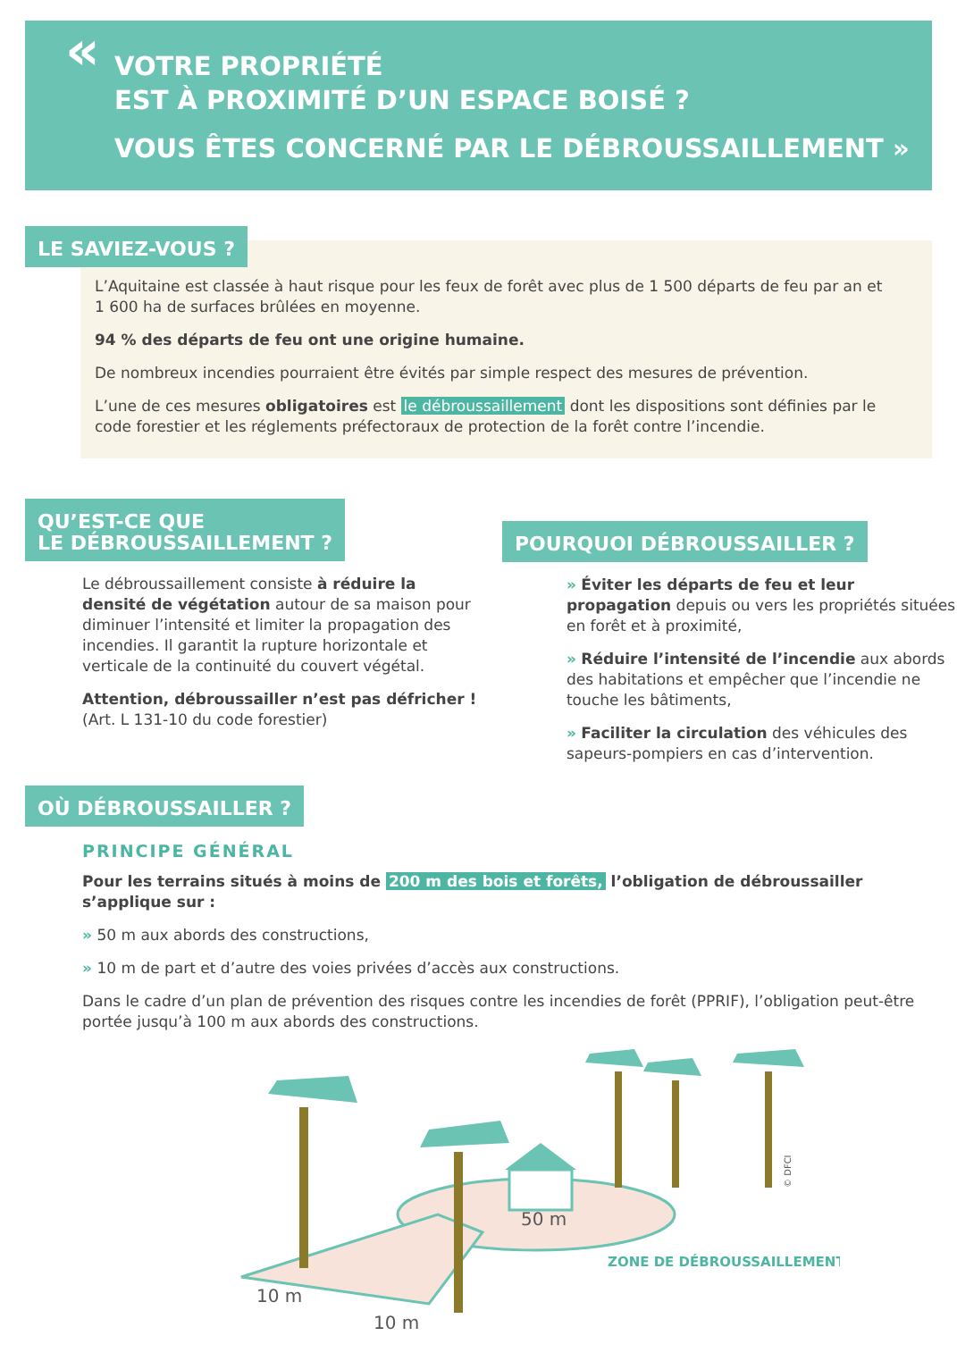« VOTRE PROPRIÉTÉ
EST À PROXIMITÉ D’UN ESPACE BOISÉ ?
VOUS ÊTES CONCERNÉ PAR LE DÉBROUSSAILLEMENT »
LE SAVIEZ-VOUS ?
L’Aquitaine est classée à haut risque pour les feux de forêt avec plus de 1 500 départs de feu par an et 1 600 ha de surfaces brûlées en moyenne.
94 % des départs de feu ont une origine humaine.
De nombreux incendies pourraient être évités par simple respect des mesures de prévention.
L’une de ces mesures obligatoires est le débroussaillement dont les dispositions sont définies par le code forestier et les réglements préfectoraux de protection de la forêt contre l’incendie.
QU’EST-CE QUE
LE DÉBROUSSAILLEMENT ?
Le débroussaillement consiste à réduire la densité de végétation autour de sa maison pour diminuer l’intensité et limiter la propagation des incendies. Il garantit la rupture horizontale et verticale de la continuité du couvert végétal.
Attention, débroussailler n’est pas défricher !
(Art. L 131-10 du code forestier)
POURQUOI DÉBROUSSAILLER ?
» Éviter les départs de feu et leur propagation depuis ou vers les propriétés situées en forêt et à proximité,
» Réduire l’intensité de l’incendie aux abords des habitations et empêcher que l’incendie ne touche les bâtiments,
» Faciliter la circulation des véhicules des sapeurs-pompiers en cas d’intervention.
OÙ DÉBROUSSAILLER ?
PRINCIPE GÉNÉRAL
Pour les terrains situés à moins de 200 m des bois et forêts, l’obligation de débroussailler s’applique sur :
» 50 m aux abords des constructions,
» 10 m de part et d’autre des voies privées d’accès aux constructions.
Dans le cadre d’un plan de prévention des risques contre les incendies de forêt (PPRIF), l’obligation peut-être portée jusqu’à 100 m aux abords des constructions.
50 m
10 m
10 m
ZONE DE DÉBROUSSAILLEMENT
© DFCI